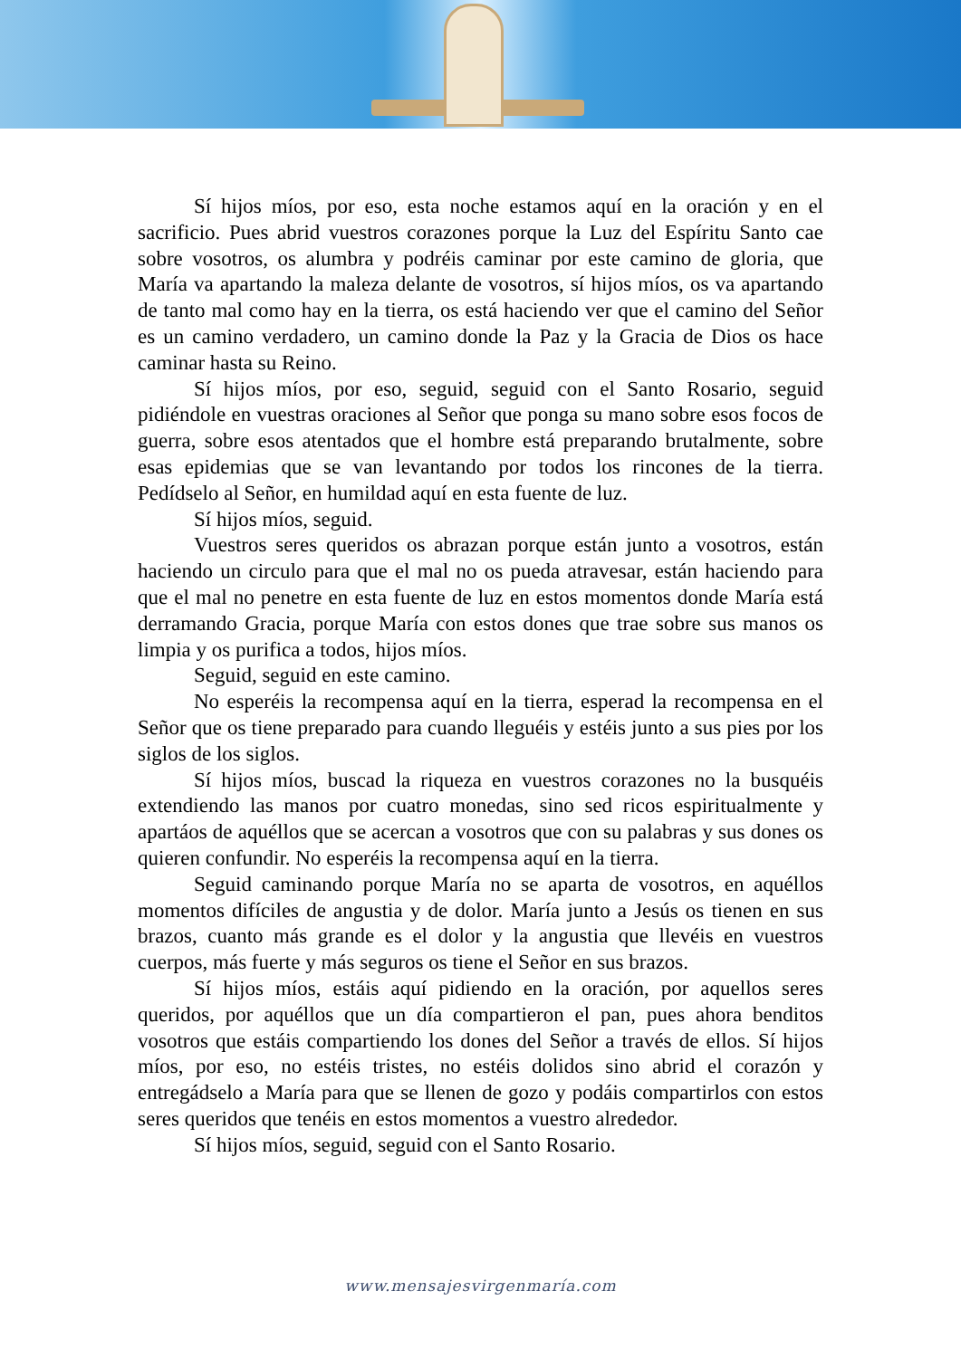Sí hijos míos, por eso, esta noche estamos aquí en la oración y en el sacrificio. Pues abrid vuestros corazones porque la Luz del Espíritu Santo cae sobre vosotros, os alumbra y podréis caminar por este camino de gloria, que María va apartando la maleza delante de vosotros, sí hijos míos, os va apartando de tanto mal como hay en la tierra, os está haciendo ver que el camino del Señor es un camino verdadero, un camino donde la Paz y la Gracia de Dios os hace caminar hasta su Reino.
Sí hijos míos, por eso, seguid, seguid con el Santo Rosario, seguid pidiéndole en vuestras oraciones al Señor que ponga su mano sobre esos focos de guerra, sobre esos atentados que el hombre está preparando brutalmente, sobre esas epidemias que se van levantando por todos los rincones de la tierra. Pedídselo al Señor, en humildad aquí en esta fuente de luz.
Sí hijos míos, seguid.
Vuestros seres queridos os abrazan porque están junto a vosotros, están haciendo un circulo para que el mal no os pueda atravesar, están haciendo para que el mal no penetre en esta fuente de luz en estos momentos donde María está derramando Gracia, porque María con estos dones que trae sobre sus manos os limpia y os purifica a todos, hijos míos.
Seguid, seguid en este camino.
No esperéis la recompensa aquí en la tierra, esperad la recompensa en el Señor que os tiene preparado para cuando lleguéis y estéis junto a sus pies por los siglos de los siglos.
Sí hijos míos, buscad la riqueza en vuestros corazones no la busquéis extendiendo las manos por cuatro monedas, sino sed ricos espiritualmente y apartáos de aquéllos que se acercan a vosotros que con su palabras y sus dones os quieren confundir. No esperéis la recompensa aquí en la tierra.
Seguid caminando porque María no se aparta de vosotros, en aquéllos momentos difíciles de angustia y de dolor. María junto a Jesús os tienen en sus brazos, cuanto más grande es el dolor y la angustia que llevéis en vuestros cuerpos, más fuerte y más seguros os tiene el Señor en sus brazos.
Sí hijos míos, estáis aquí pidiendo en la oración, por aquellos seres queridos, por aquéllos que un día compartieron el pan, pues ahora benditos vosotros que estáis compartiendo los dones del Señor a través de ellos. Sí hijos míos, por eso, no estéis tristes, no estéis dolidos sino abrid el corazón y entregádselo a María para que se llenen de gozo y podáis compartirlos con estos seres queridos que tenéis en estos momentos a vuestro alrededor.
Sí hijos míos, seguid, seguid con el Santo Rosario.
www.mensajesvirgenmaría.com